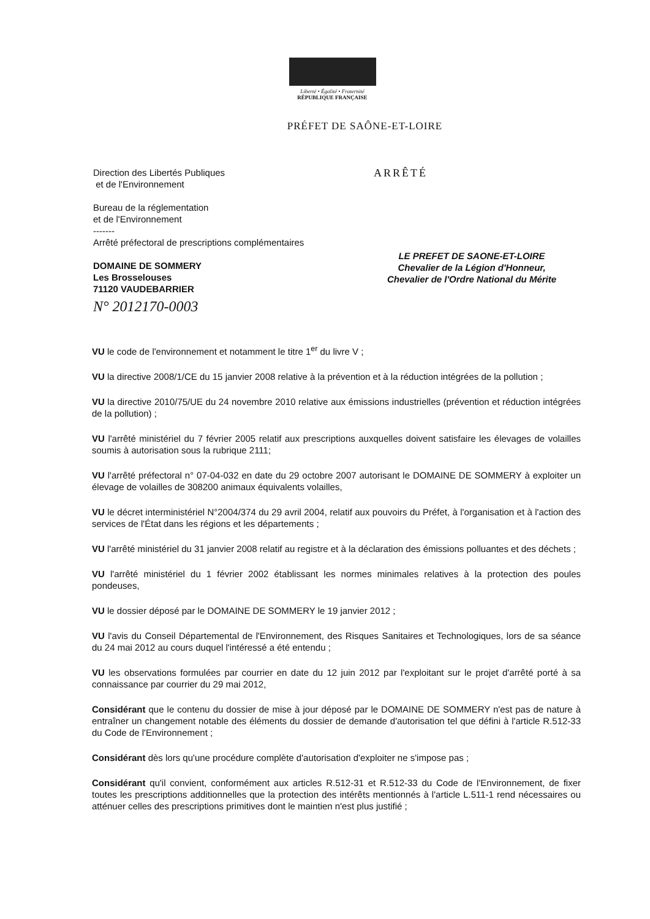Liberté • Égalité • Fraternité
RÉPUBLIQUE FRANÇAISE
PRÉFET DE SAÔNE-ET-LOIRE
Direction des Libertés Publiques
et de l'Environnement
Bureau de la réglementation
et de l'Environnement
-------
Arrêté préfectoral de prescriptions complémentaires
DOMAINE DE SOMMERY
Les Brosselouses
71120 VAUDEBARRIER
N° 2012170-0003
ARRÊTÉ
LE PREFET DE SAONE-ET-LOIRE
Chevalier de la Légion d'Honneur,
Chevalier de l'Ordre National du Mérite
VU le code de l'environnement et notamment le titre 1<sup>er</sup> du livre V ;
VU la directive 2008/1/CE du 15 janvier 2008 relative à la prévention et à la réduction intégrées de la pollution ;
VU la directive 2010/75/UE du 24 novembre 2010 relative aux émissions industrielles (prévention et réduction intégrées de la pollution) ;
VU l'arrêté ministériel du 7 février 2005 relatif aux prescriptions auxquelles doivent satisfaire les élevages de volailles soumis à autorisation sous la rubrique 2111;
VU l'arrêté préfectoral n° 07-04-032 en date du 29 octobre 2007 autorisant le DOMAINE DE SOMMERY à exploiter un élevage de volailles de 308200 animaux équivalents volailles,
VU le décret interministériel N°2004/374 du 29 avril 2004, relatif aux pouvoirs du Préfet, à l'organisation et à l'action des services de l'État dans les régions et les départements ;
VU l'arrêté ministériel du 31 janvier 2008 relatif au registre et à la déclaration des émissions polluantes et des déchets ;
VU l'arrêté ministériel du 1 février 2002 établissant les normes minimales relatives à la protection des poules pondeuses,
VU le dossier déposé par le DOMAINE DE SOMMERY le 19 janvier 2012 ;
VU l'avis du Conseil Départemental de l'Environnement, des Risques Sanitaires et Technologiques, lors de sa séance du 24 mai 2012 au cours duquel l'intéressé a été entendu ;
VU les observations formulées par courrier en date du 12 juin 2012 par l'exploitant sur le projet d'arrêté porté à sa connaissance par courrier du 29 mai 2012,
Considérant que le contenu du dossier de mise à jour déposé par le DOMAINE DE SOMMERY n'est pas de nature à entraîner un changement notable des éléments du dossier de demande d'autorisation tel que défini à l'article R.512-33 du Code de l'Environnement ;
Considérant dès lors qu'une procédure complète d'autorisation d'exploiter ne s'impose pas ;
Considérant qu'il convient, conformément aux articles R.512-31 et R.512-33 du Code de l'Environnement, de fixer toutes les prescriptions additionnelles que la protection des intérêts mentionnés à l'article L.511-1 rend nécessaires ou atténuer celles des prescriptions primitives dont le maintien n'est plus justifié ;